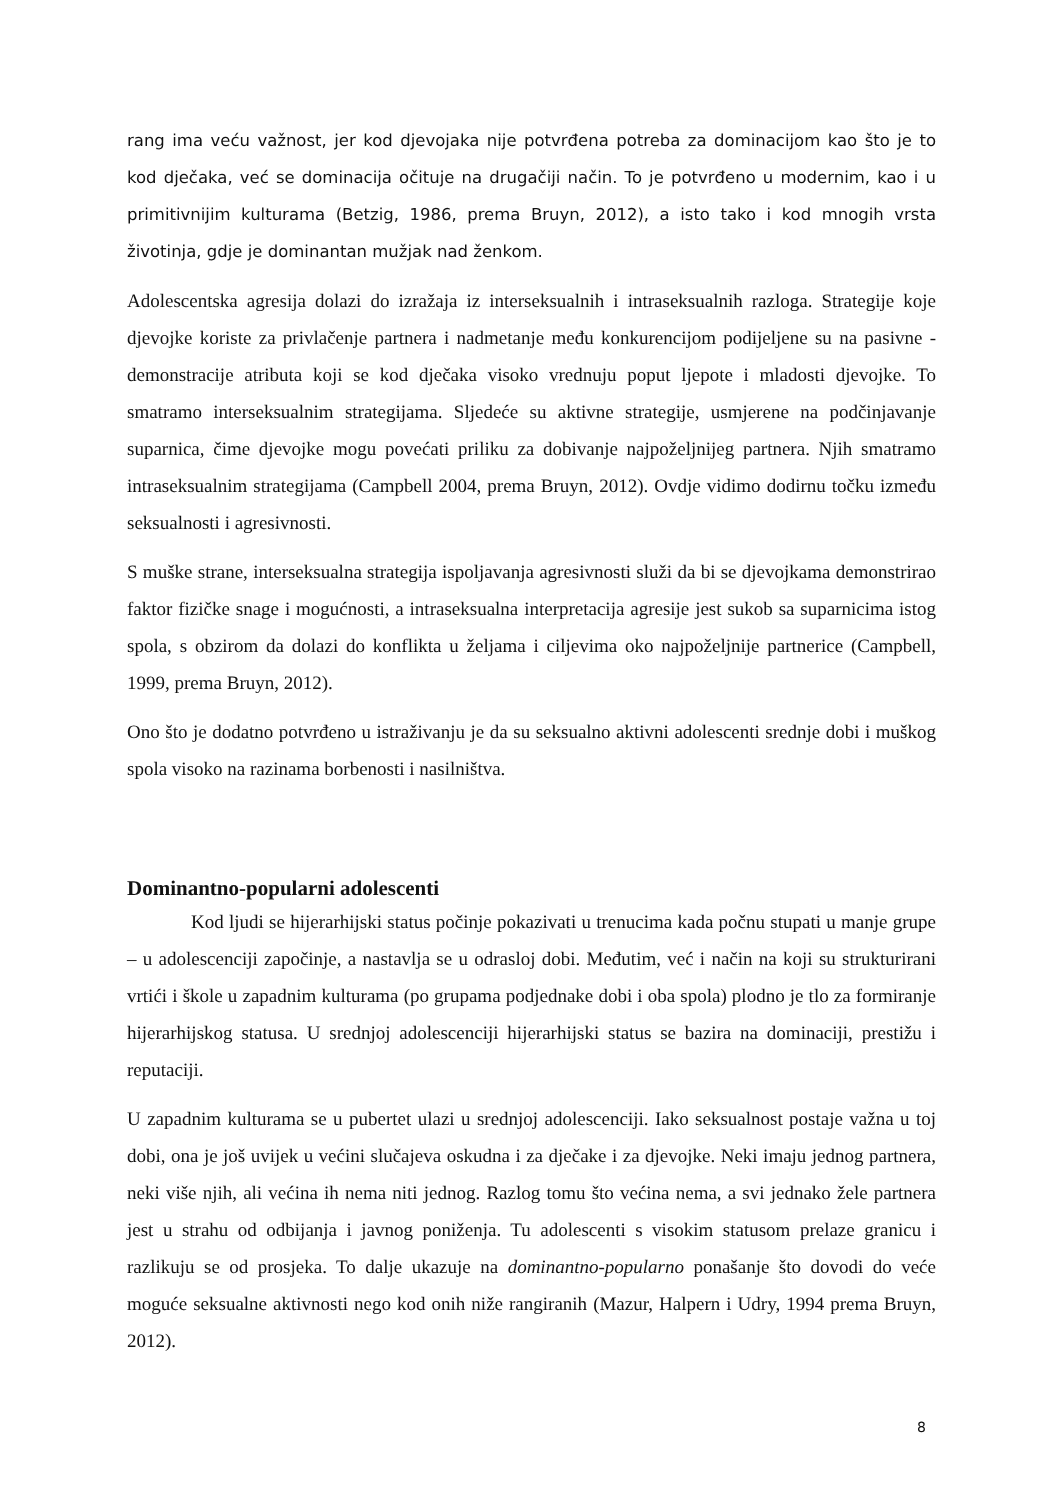rang ima veću važnost, jer kod djevojaka nije potvrđena potreba za dominacijom kao što je to kod dječaka, već se dominacija očituje na drugačiji način. To je potvrđeno u modernim, kao i u primitivnijim kulturama (Betzig, 1986, prema Bruyn, 2012), a isto tako i kod mnogih vrsta životinja, gdje je dominantan mužjak nad ženkom.
Adolescentska agresija dolazi do izražaja iz interseksualnih i intraseksualnih razloga. Strategije koje djevojke koriste za privlačenje partnera i nadmetanje među konkurencijom podijeljene su na pasivne - demonstracije atributa koji se kod dječaka visoko vrednuju poput ljepote i mladosti djevojke. To smatramo interseksualnim strategijama. Sljedeće su aktivne strategije, usmjerene na podčinjavanje suparnica, čime djevojke mogu povećati priliku za dobivanje najpoželjnijeg partnera. Njih smatramo intraseksualnim strategijama (Campbell 2004, prema Bruyn, 2012). Ovdje vidimo dodirnu točku između seksualnosti i agresivnosti.
S muške strane, interseksualna strategija ispoljavanja agresivnosti služi da bi se djevojkama demonstrirao faktor fizičke snage i mogućnosti, a intraseksualna interpretacija agresije jest sukob sa suparnicima istog spola, s obzirom da dolazi do konflikta u željama i ciljevima oko najpoželjnije partnerice (Campbell, 1999, prema Bruyn, 2012).
Ono što je dodatno potvrđeno u istraživanju je da su seksualno aktivni adolescenti srednje dobi i muškog spola visoko na razinama borbenosti i nasilništva.
Dominantno-popularni adolescenti
Kod ljudi se hijerarhijski status počinje pokazivati u trenucima kada počnu stupati u manje grupe – u adolescenciji započinje, a nastavlja se u odrasloj dobi. Međutim, već i način na koji su strukturirani vrtići i škole u zapadnim kulturama (po grupama podjednake dobi i oba spola) plodno je tlo za formiranje hijerarhijskog statusa. U srednjoj adolescenciji hijerarhijski status se bazira na dominaciji, prestižu i reputaciji.
U zapadnim kulturama se u pubertet ulazi u srednjoj adolescenciji. Iako seksualnost postaje važna u toj dobi, ona je još uvijek u većini slučajeva oskudna i za dječake i za djevojke. Neki imaju jednog partnera, neki više njih, ali većina ih nema niti jednog. Razlog tomu što većina nema, a svi jednako žele partnera jest u strahu od odbijanja i javnog poniženja. Tu adolescenti s visokim statusom prelaze granicu i razlikuju se od prosjeka. To dalje ukazuje na dominantno-popularno ponašanje što dovodi do veće moguće seksualne aktivnosti nego kod onih niže rangiranih (Mazur, Halpern i Udry, 1994 prema Bruyn, 2012).
8